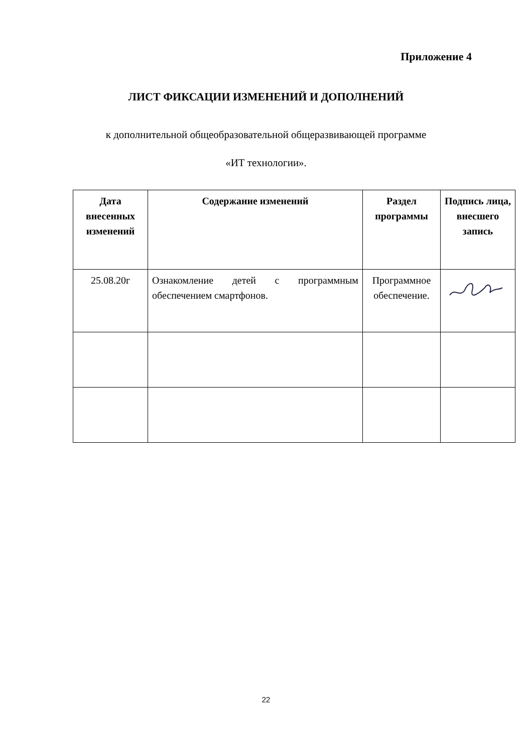Приложение 4
ЛИСТ ФИКСАЦИИ ИЗМЕНЕНИЙ И ДОПОЛНЕНИЙ
к дополнительной общеобразовательной общеразвивающей программе
«ИТ технологии».
| Дата внесенных изменений | Содержание изменений | Раздел программы | Подпись лица, внесшего запись |
| --- | --- | --- | --- |
| 25.08.20г | Ознакомление детей с программным обеспечением смартфонов. | Программное обеспечение. | |
22